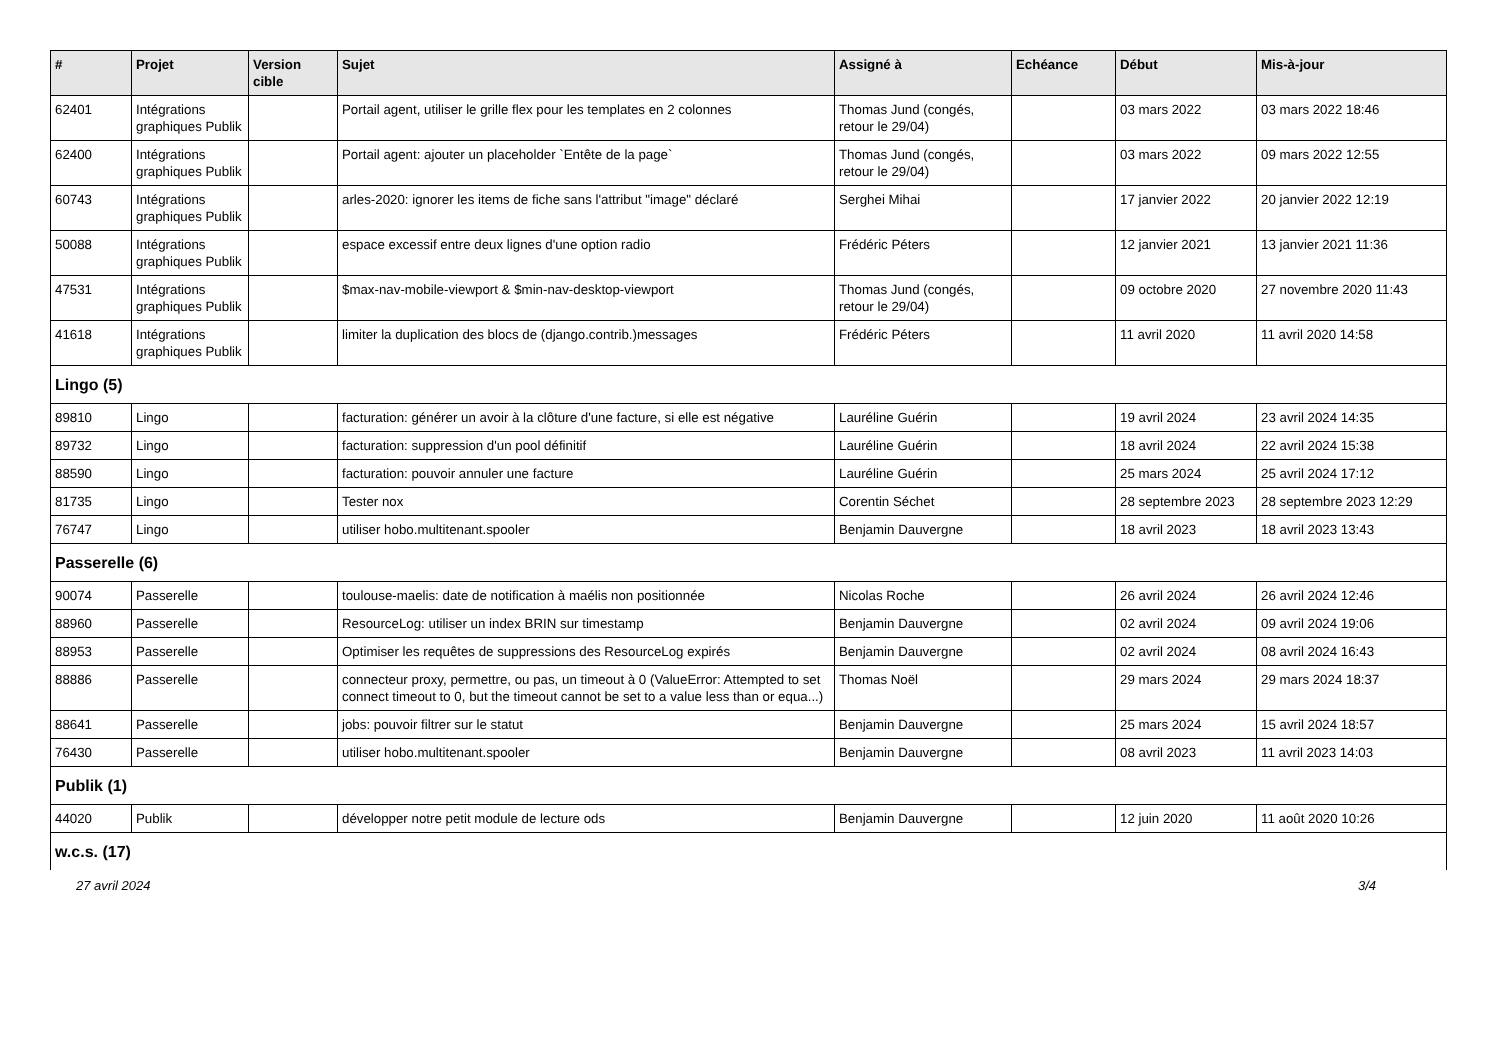| # | Projet | Version cible | Sujet | Assigné à | Echéance | Début | Mis-à-jour |
| --- | --- | --- | --- | --- | --- | --- | --- |
| 62401 | Intégrations graphiques Publik | | Portail agent, utiliser le grille flex pour les templates en 2 colonnes | Thomas Jund (congés, retour le 29/04) | | 03 mars 2022 | 03 mars 2022 18:46 |
| 62400 | Intégrations graphiques Publik | | Portail agent: ajouter un placeholder `Entête de la page` | Thomas Jund (congés, retour le 29/04) | | 03 mars 2022 | 09 mars 2022 12:55 |
| 60743 | Intégrations graphiques Publik | | arles-2020: ignorer les items de fiche sans l'attribut "image" déclaré | Serghei Mihai | | 17 janvier 2022 | 20 janvier 2022 12:19 |
| 50088 | Intégrations graphiques Publik | | espace excessif entre deux lignes d'une option radio | Frédéric Péters | | 12 janvier 2021 | 13 janvier 2021 11:36 |
| 47531 | Intégrations graphiques Publik | | $max-nav-mobile-viewport & $min-nav-desktop-viewport | Thomas Jund (congés, retour le 29/04) | | 09 octobre 2020 | 27 novembre 2020 11:43 |
| 41618 | Intégrations graphiques Publik | | limiter la duplication des blocs de (django.contrib.)messages | Frédéric Péters | | 11 avril 2020 | 11 avril 2020 14:58 |
| Lingo (5) | | | | | | | |
| 89810 | Lingo | | facturation: générer un avoir à la clôture d'une facture, si elle est négative | Lauréline Guérin | | 19 avril 2024 | 23 avril 2024 14:35 |
| 89732 | Lingo | | facturation: suppression d'un pool définitif | Lauréline Guérin | | 18 avril 2024 | 22 avril 2024 15:38 |
| 88590 | Lingo | | facturation: pouvoir annuler une facture | Lauréline Guérin | | 25 mars 2024 | 25 avril 2024 17:12 |
| 81735 | Lingo | | Tester nox | Corentin Séchet | | 28 septembre 2023 | 28 septembre 2023 12:29 |
| 76747 | Lingo | | utiliser hobo.multitenant.spooler | Benjamin Dauvergne | | 18 avril 2023 | 18 avril 2023 13:43 |
| Passerelle (6) | | | | | | | |
| 90074 | Passerelle | | toulouse-maelis: date de notification à maélis non positionnée | Nicolas Roche | | 26 avril 2024 | 26 avril 2024 12:46 |
| 88960 | Passerelle | | ResourceLog: utiliser un index BRIN sur timestamp | Benjamin Dauvergne | | 02 avril 2024 | 09 avril 2024 19:06 |
| 88953 | Passerelle | | Optimiser les requêtes de suppressions des ResourceLog expirés | Benjamin Dauvergne | | 02 avril 2024 | 08 avril 2024 16:43 |
| 88886 | Passerelle | | connecteur proxy, permettre, ou pas, un timeout à 0 (ValueError: Attempted to set connect timeout to 0, but the timeout cannot be set to a value less than or equa...) | Thomas Noël | | 29 mars 2024 | 29 mars 2024 18:37 |
| 88641 | Passerelle | | jobs: pouvoir filtrer sur le statut | Benjamin Dauvergne | | 25 mars 2024 | 15 avril 2024 18:57 |
| 76430 | Passerelle | | utiliser hobo.multitenant.spooler | Benjamin Dauvergne | | 08 avril 2023 | 11 avril 2023 14:03 |
| Publik (1) | | | | | | | |
| 44020 | Publik | | développer notre petit module de lecture ods | Benjamin Dauvergne | | 12 juin 2020 | 11 août 2020 10:26 |
| w.c.s. (17) | | | | | | | |
27 avril 2024 3/4